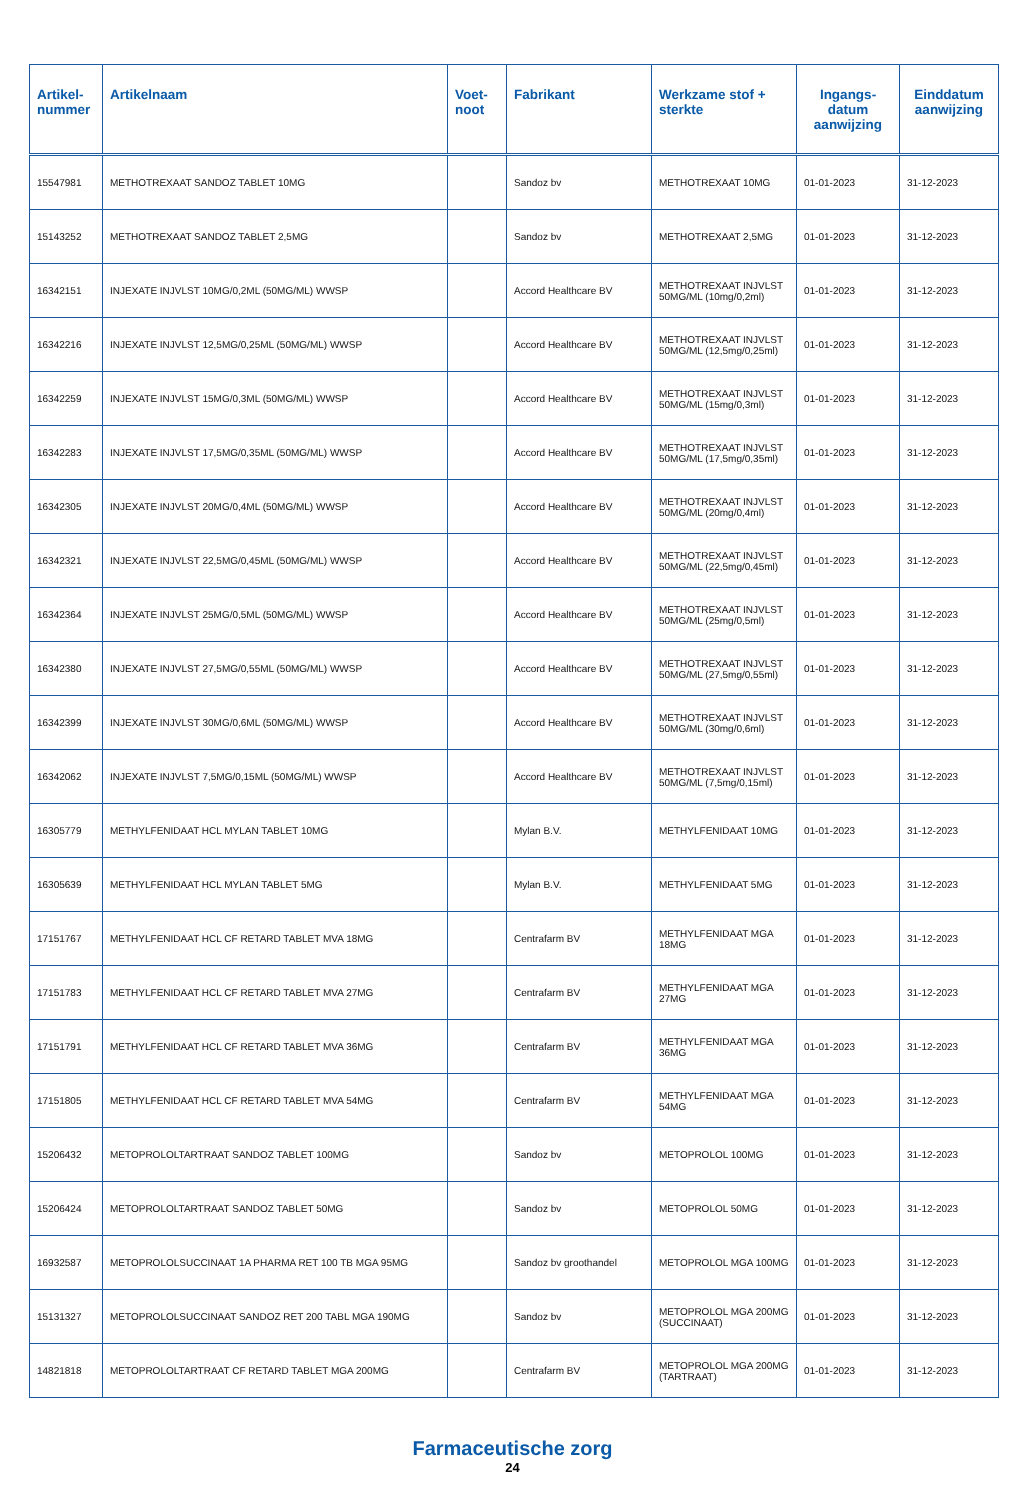| Artikel-nummer | Artikelnaam | Voet-noot | Fabrikant | Werkzame stof + sterkte | Ingangs-datum aanwijzing | Einddatum aanwijzing |
| --- | --- | --- | --- | --- | --- | --- |
| 15547981 | METHOTREXAAT SANDOZ TABLET 10MG | | Sandoz bv | METHOTREXAAT 10MG | 01-01-2023 | 31-12-2023 |
| 15143252 | METHOTREXAAT SANDOZ TABLET 2,5MG | | Sandoz bv | METHOTREXAAT 2,5MG | 01-01-2023 | 31-12-2023 |
| 16342151 | INJEXATE INJVLST 10MG/0,2ML (50MG/ML) WWSP | | Accord Healthcare BV | METHOTREXAAT INJVLST 50MG/ML (10mg/0,2ml) | 01-01-2023 | 31-12-2023 |
| 16342216 | INJEXATE INJVLST 12,5MG/0,25ML (50MG/ML) WWSP | | Accord Healthcare BV | METHOTREXAAT INJVLST 50MG/ML (12,5mg/0,25ml) | 01-01-2023 | 31-12-2023 |
| 16342259 | INJEXATE INJVLST 15MG/0,3ML (50MG/ML) WWSP | | Accord Healthcare BV | METHOTREXAAT INJVLST 50MG/ML (15mg/0,3ml) | 01-01-2023 | 31-12-2023 |
| 16342283 | INJEXATE INJVLST 17,5MG/0,35ML (50MG/ML) WWSP | | Accord Healthcare BV | METHOTREXAAT INJVLST 50MG/ML (17,5mg/0,35ml) | 01-01-2023 | 31-12-2023 |
| 16342305 | INJEXATE INJVLST 20MG/0,4ML (50MG/ML) WWSP | | Accord Healthcare BV | METHOTREXAAT INJVLST 50MG/ML (20mg/0,4ml) | 01-01-2023 | 31-12-2023 |
| 16342321 | INJEXATE INJVLST 22,5MG/0,45ML (50MG/ML) WWSP | | Accord Healthcare BV | METHOTREXAAT INJVLST 50MG/ML (22,5mg/0,45ml) | 01-01-2023 | 31-12-2023 |
| 16342364 | INJEXATE INJVLST 25MG/0,5ML (50MG/ML) WWSP | | Accord Healthcare BV | METHOTREXAAT INJVLST 50MG/ML (25mg/0,5ml) | 01-01-2023 | 31-12-2023 |
| 16342380 | INJEXATE INJVLST 27,5MG/0,55ML (50MG/ML) WWSP | | Accord Healthcare BV | METHOTREXAAT INJVLST 50MG/ML (27,5mg/0,55ml) | 01-01-2023 | 31-12-2023 |
| 16342399 | INJEXATE INJVLST 30MG/0,6ML (50MG/ML) WWSP | | Accord Healthcare BV | METHOTREXAAT INJVLST 50MG/ML (30mg/0,6ml) | 01-01-2023 | 31-12-2023 |
| 16342062 | INJEXATE INJVLST 7,5MG/0,15ML (50MG/ML) WWSP | | Accord Healthcare BV | METHOTREXAAT INJVLST 50MG/ML (7,5mg/0,15ml) | 01-01-2023 | 31-12-2023 |
| 16305779 | METHYLFENIDAAT HCL MYLAN TABLET 10MG | | Mylan B.V. | METHYLFENIDAAT 10MG | 01-01-2023 | 31-12-2023 |
| 16305639 | METHYLFENIDAAT HCL MYLAN TABLET 5MG | | Mylan B.V. | METHYLFENIDAAT 5MG | 01-01-2023 | 31-12-2023 |
| 17151767 | METHYLFENIDAAT HCL CF RETARD TABLET MVA 18MG | | Centrafarm BV | METHYLFENIDAAT MGA 18MG | 01-01-2023 | 31-12-2023 |
| 17151783 | METHYLFENIDAAT HCL CF RETARD TABLET MVA 27MG | | Centrafarm BV | METHYLFENIDAAT MGA 27MG | 01-01-2023 | 31-12-2023 |
| 17151791 | METHYLFENIDAAT HCL CF RETARD TABLET MVA 36MG | | Centrafarm BV | METHYLFENIDAAT MGA 36MG | 01-01-2023 | 31-12-2023 |
| 17151805 | METHYLFENIDAAT HCL CF RETARD TABLET MVA 54MG | | Centrafarm BV | METHYLFENIDAAT MGA 54MG | 01-01-2023 | 31-12-2023 |
| 15206432 | METOPROLOLTARTRAAT SANDOZ TABLET 100MG | | Sandoz bv | METOPROLOL 100MG | 01-01-2023 | 31-12-2023 |
| 15206424 | METOPROLOLTARTRAAT SANDOZ TABLET 50MG | | Sandoz bv | METOPROLOL 50MG | 01-01-2023 | 31-12-2023 |
| 16932587 | METOPROLOLSUCCINAAT 1A PHARMA RET 100 TB MGA 95MG | | Sandoz bv groothandel | METOPROLOL MGA 100MG | 01-01-2023 | 31-12-2023 |
| 15131327 | METOPROLOLSUCCINAAT SANDOZ RET 200 TABL MGA 190MG | | Sandoz bv | METOPROLOL MGA 200MG (SUCCINAAT) | 01-01-2023 | 31-12-2023 |
| 14821818 | METOPROLOLTARTRAAT CF RETARD TABLET MGA 200MG | | Centrafarm BV | METOPROLOL MGA 200MG (TARTRAAT) | 01-01-2023 | 31-12-2023 |
Farmaceutische zorg
24